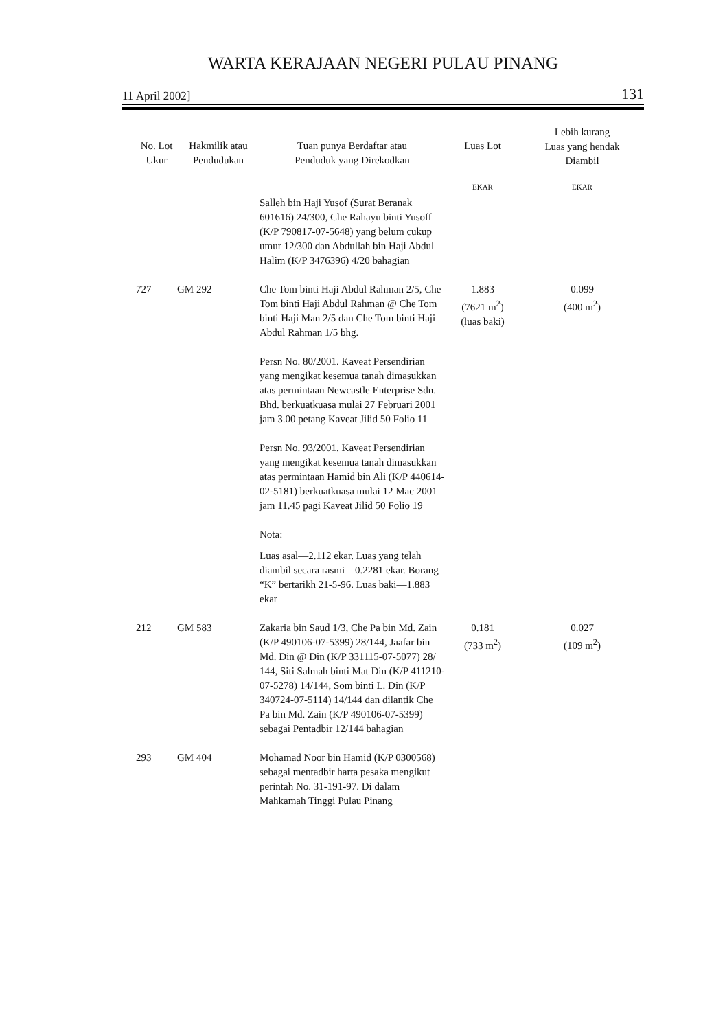WARTA KERAJAAN NEGERI PULAU PINANG
11 April 2002] 131
| No. Lot Ukur | Hakmilik atau Pendudukan | Tuan punya Berdaftar atau Penduduk yang Direkodkan | Luas Lot | Lebih kurang Luas yang hendak Diambil |
| --- | --- | --- | --- | --- |
| | | | EKAR | EKAR |
| | | Salleh bin Haji Yusof (Surat Beranak 601616) 24/300, Che Rahayu binti Yusoff (K/P 790817-07-5648) yang belum cukup umur 12/300 dan Abdullah bin Haji Abdul Halim (K/P 3476396) 4/20 bahagian | | |
| 727 | GM 292 | Che Tom binti Haji Abdul Rahman 2/5, Che Tom binti Haji Abdul Rahman @ Che Tom binti Haji Man 2/5 dan Che Tom binti Haji Abdul Rahman 1/5 bhg. Persn No. 80/2001. Kaveat Persendirian yang mengikat kesemua tanah dimasukkan atas permintaan Newcastle Enterprise Sdn. Bhd. berkuatkuasa mulai 27 Februari 2001 jam 3.00 petang Kaveat Jilid 50 Folio 11 Persn No. 93/2001. Kaveat Persendirian yang mengikat kesemua tanah dimasukkan atas permintaan Hamid bin Ali (K/P 440614-02-5181) berkuatkuasa mulai 12 Mac 2001 jam 11.45 pagi Kaveat Jilid 50 Folio 19 Nota: Luas asal—2.112 ekar. Luas yang telah diambil secara rasmi—0.2281 ekar. Borang “K” bertarikh 21-5-96. Luas baki—1.883 ekar | 1.883 (7621 m<sup>2</sup>) (luas baki) | 0.099 (400 m<sup>2</sup>) |
| 212 | GM 583 | Zakaria bin Saud 1/3, Che Pa bin Md. Zain (K/P 490106-07-5399) 28/144, Jaafar bin Md. Din @ Din (K/P 331115-07-5077) 28/ 144, Siti Salmah binti Mat Din (K/P 411210-07-5278) 14/144, Som binti L. Din (K/P 340724-07-5114) 14/144 dan dilantik Che Pa bin Md. Zain (K/P 490106-07-5399) sebagai Pentadbir 12/144 bahagian | 0.181 (733 m<sup>2</sup>) | 0.027 (109 m<sup>2</sup>) |
| 293 | GM 404 | Mohamad Noor bin Hamid (K/P 0300568) sebagai mentadbir harta pesaka mengikut perintah No. 31-191-97. Di dalam Mahkamah Tinggi Pulau Pinang | | |